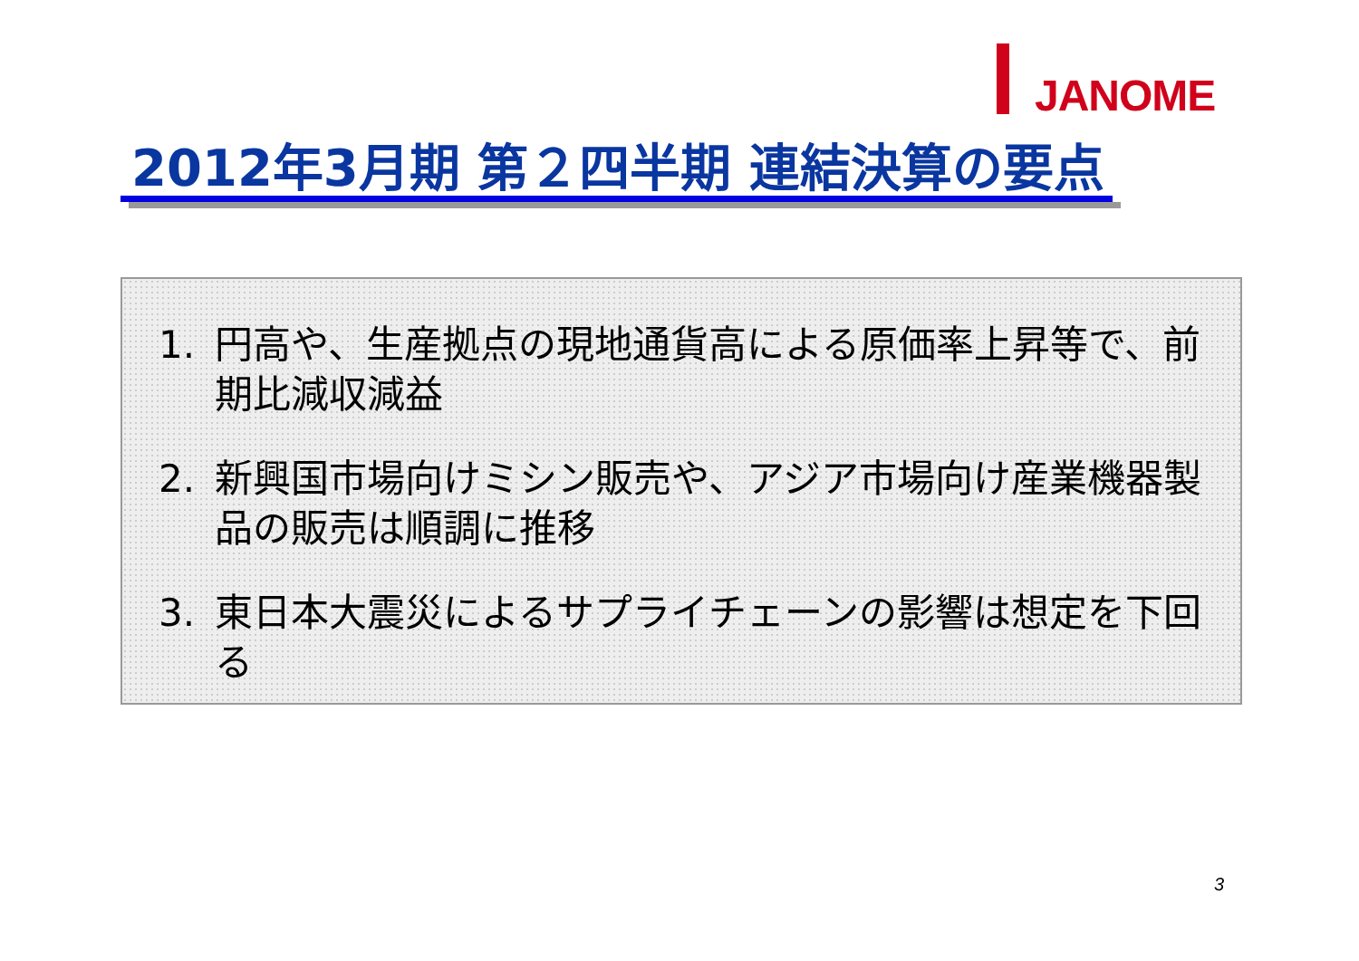JANOME
2012年3月期 第２四半期 連結決算の要点
1. 円高や、生産拠点の現地通貨高による原価率上昇等で、前期比減収減益
2. 新興国市場向けミシン販売や、アジア市場向け産業機器製品の販売は順調に推移
3. 東日本大震災によるサプライチェーンの影響は想定を下回る
3